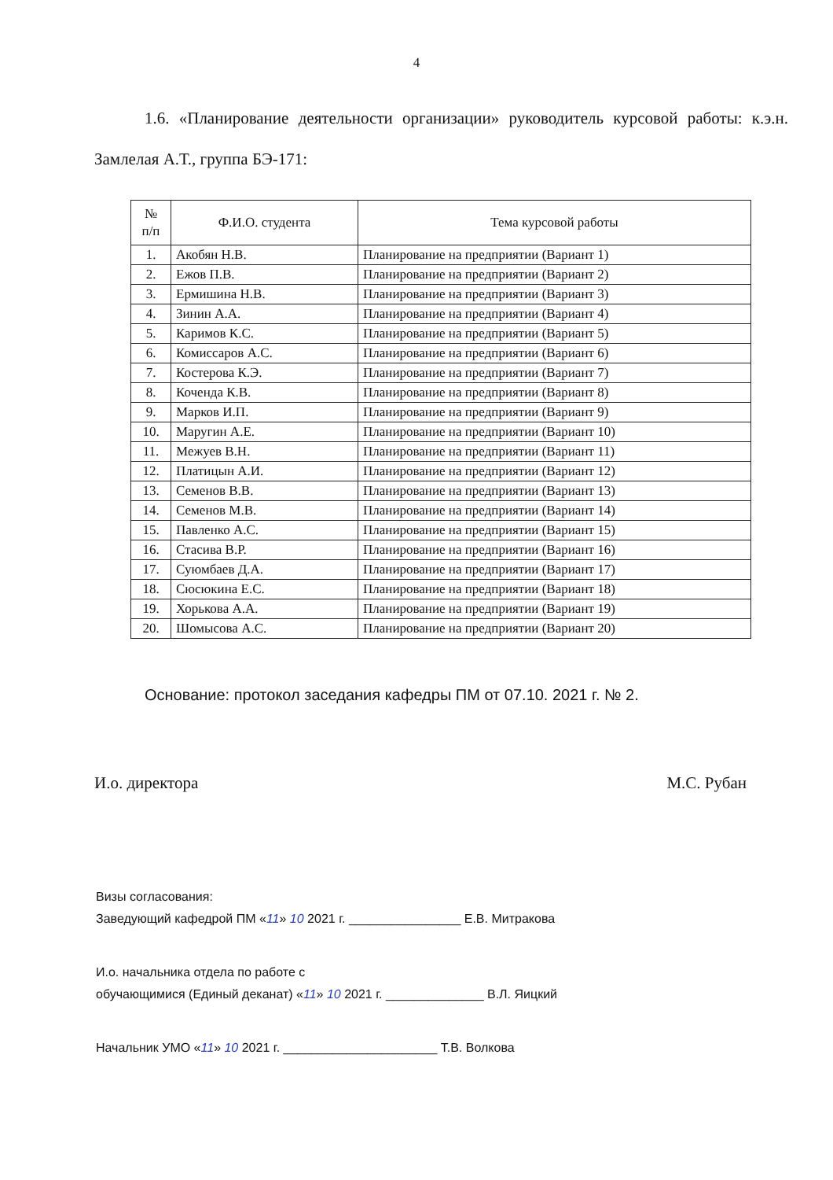4
1.6. «Планирование деятельности организации» руководитель курсовой работы: к.э.н. Замлелая А.Т., группа БЭ-171:
| № п/п | Ф.И.О. студента | Тема курсовой работы |
| --- | --- | --- |
| 1. | Акобян Н.В. | Планирование на предприятии (Вариант 1) |
| 2. | Ежов П.В. | Планирование на предприятии (Вариант 2) |
| 3. | Ермишина Н.В. | Планирование на предприятии (Вариант 3) |
| 4. | Зинин А.А. | Планирование на предприятии (Вариант 4) |
| 5. | Каримов К.С. | Планирование на предприятии (Вариант 5) |
| 6. | Комиссаров А.С. | Планирование на предприятии (Вариант 6) |
| 7. | Костерова К.Э. | Планирование на предприятии (Вариант 7) |
| 8. | Коченда К.В. | Планирование на предприятии (Вариант 8) |
| 9. | Марков И.П. | Планирование на предприятии (Вариант 9) |
| 10. | Маругин А.Е. | Планирование на предприятии (Вариант 10) |
| 11. | Межуев В.Н. | Планирование на предприятии (Вариант 11) |
| 12. | Платицын А.И. | Планирование на предприятии (Вариант 12) |
| 13. | Семенов В.В. | Планирование на предприятии (Вариант 13) |
| 14. | Семенов М.В. | Планирование на предприятии (Вариант 14) |
| 15. | Павленко А.С. | Планирование на предприятии (Вариант 15) |
| 16. | Стасива В.Р. | Планирование на предприятии (Вариант 16) |
| 17. | Суюмбаев Д.А. | Планирование на предприятии (Вариант 17) |
| 18. | Сюсюкина Е.С. | Планирование на предприятии (Вариант 18) |
| 19. | Хорькова А.А. | Планирование на предприятии (Вариант 19) |
| 20. | Шомысова А.С. | Планирование на предприятии (Вариант 20) |
Основание: протокол заседания кафедры ПМ от 07.10. 2021 г. № 2.
И.о. директора М.С. Рубан
Визы согласования:
Заведующий кафедрой ПМ «11» 10 2021 г. ________________ Е.В. Митракова
И.о. начальника отдела по работе с
обучающимися (Единый деканат) «11» 10 2021 г. ______________ В.Л. Яицкий
Начальник УМО «11» 10 2021 г. ______________________ Т.В. Волкова